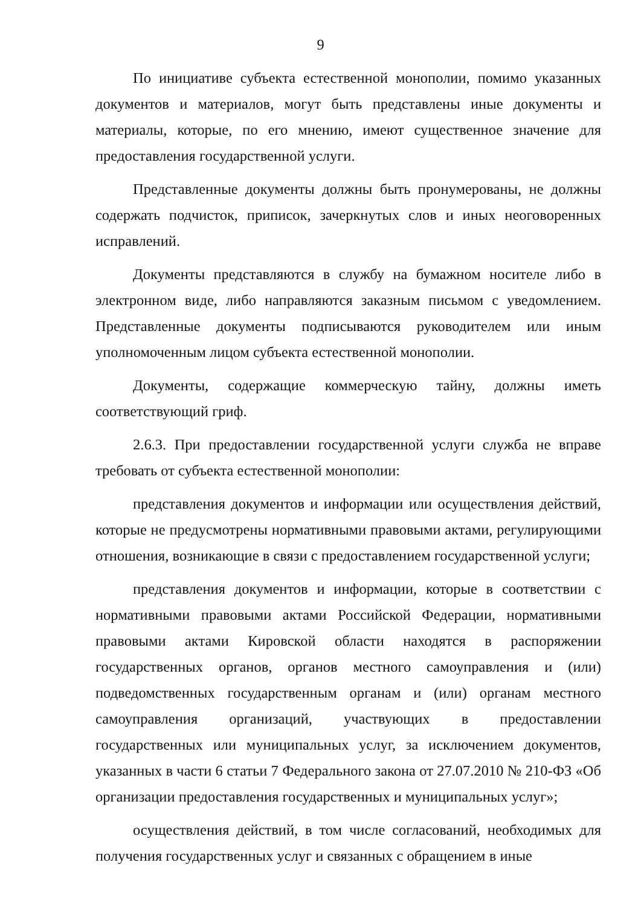9
По инициативе субъекта естественной монополии, помимо указанных документов и материалов, могут быть представлены иные документы и материалы, которые, по его мнению, имеют существенное значение для предоставления государственной услуги.
Представленные документы должны быть пронумерованы, не должны содержать подчисток, приписок, зачеркнутых слов и иных неоговоренных исправлений.
Документы представляются в службу на бумажном носителе либо в электронном виде, либо направляются заказным письмом с уведомлением. Представленные документы подписываются руководителем или иным уполномоченным лицом субъекта естественной монополии.
Документы, содержащие коммерческую тайну, должны иметь соответствующий гриф.
2.6.3. При предоставлении государственной услуги служба не вправе требовать от субъекта естественной монополии:
представления документов и информации или осуществления действий, которые не предусмотрены нормативными правовыми актами, регулирующими отношения, возникающие в связи с предоставлением государственной услуги;
представления документов и информации, которые в соответствии с нормативными правовыми актами Российской Федерации, нормативными правовыми актами Кировской области находятся в распоряжении государственных органов, органов местного самоуправления и (или) подведомственных государственным органам и (или) органам местного самоуправления организаций, участвующих в предоставлении государственных или муниципальных услуг, за исключением документов, указанных в части 6 статьи 7 Федерального закона от 27.07.2010 № 210-ФЗ «Об организации предоставления государственных и муниципальных услуг»;
осуществления действий, в том числе согласований, необходимых для получения государственных услуг и связанных с обращением в иные